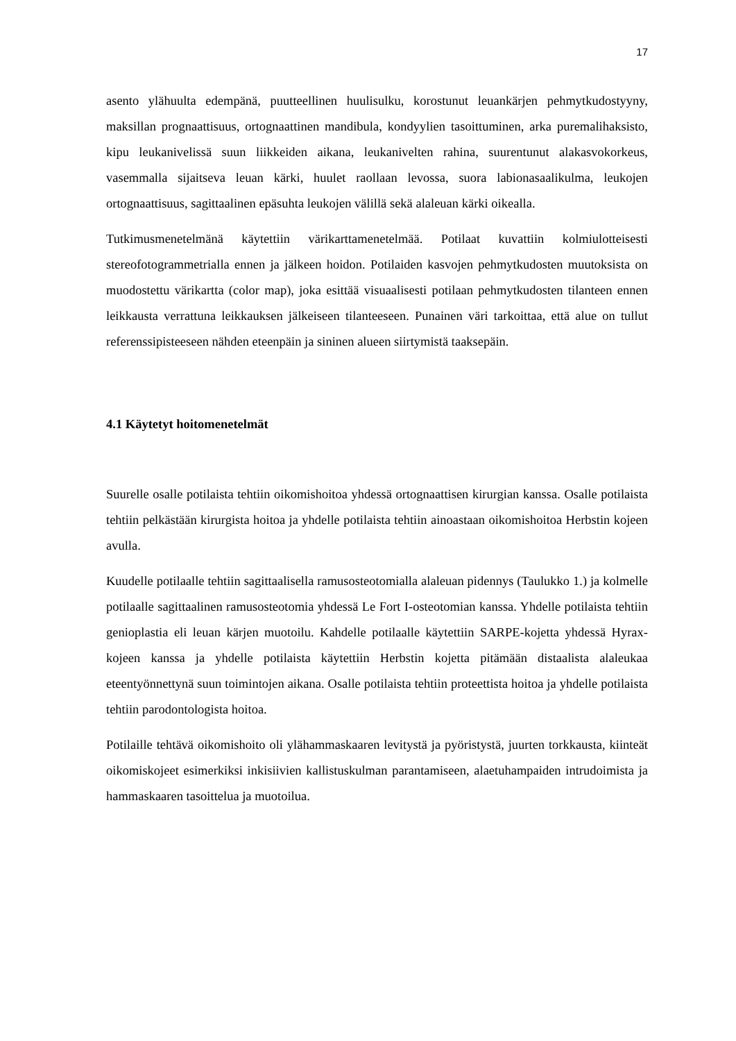17
asento ylähuulta edempänä, puutteellinen huulisulku, korostunut leuankärjen pehmytkudostyyny, maksillan prognaattisuus, ortognaattinen mandibula, kondyylien tasoittuminen, arka puremalihaksisto, kipu leukanivelissä suun liikkeiden aikana, leukanivelten rahina, suurentunut alakasvokorkeus, vasemmalla sijaitseva leuan kärki, huulet raollaan levossa, suora labionasaalikulma, leukojen ortognaattisuus, sagittaalinen epäsuhta leukojen välillä sekä alaleuan kärki oikealla.
Tutkimusmenetelmänä käytettiin värikarttamenetelmää. Potilaat kuvattiin kolmiulotteisesti stereofotogrammetrialla ennen ja jälkeen hoidon. Potilaiden kasvojen pehmytkudosten muutoksista on muodostettu värikartta (color map), joka esittää visuaalisesti potilaan pehmytkudosten tilanteen ennen leikkausta verrattuna leikkauksen jälkeiseen tilanteeseen. Punainen väri tarkoittaa, että alue on tullut referenssipisteeseen nähden eteenpäin ja sininen alueen siirtymistä taaksepäin.
4.1 Käytetyt hoitomenetelmät
Suurelle osalle potilaista tehtiin oikomishoitoa yhdessä ortognaattisen kirurgian kanssa. Osalle potilaista tehtiin pelkästään kirurgista hoitoa ja yhdelle potilaista tehtiin ainoastaan oikomishoitoa Herbstin kojeen avulla.
Kuudelle potilaalle tehtiin sagittaalisella ramusosteotomialla alaleuan pidennys (Taulukko 1.) ja kolmelle potilaalle sagittaalinen ramusosteotomia yhdessä Le Fort I-osteotomian kanssa. Yhdelle potilaista tehtiin genioplastia eli leuan kärjen muotoilu. Kahdelle potilaalle käytettiin SARPE-kojetta yhdessä Hyrax-kojeen kanssa ja yhdelle potilaista käytettiin Herbstin kojetta pitämään distaalista alaleukaa eteentyönnettynä suun toimintojen aikana. Osalle potilaista tehtiin proteettista hoitoa ja yhdelle potilaista tehtiin parodontologista hoitoa.
Potilaille tehtävä oikomishoito oli ylähammaskaaren levitystä ja pyöristystä, juurten torkkausta, kiinteät oikomiskojeet esimerkiksi inkisiivien kallistuskulman parantamiseen, alaetuhampaiden intrudoimista ja hammaskaaren tasoittelua ja muotoilua.